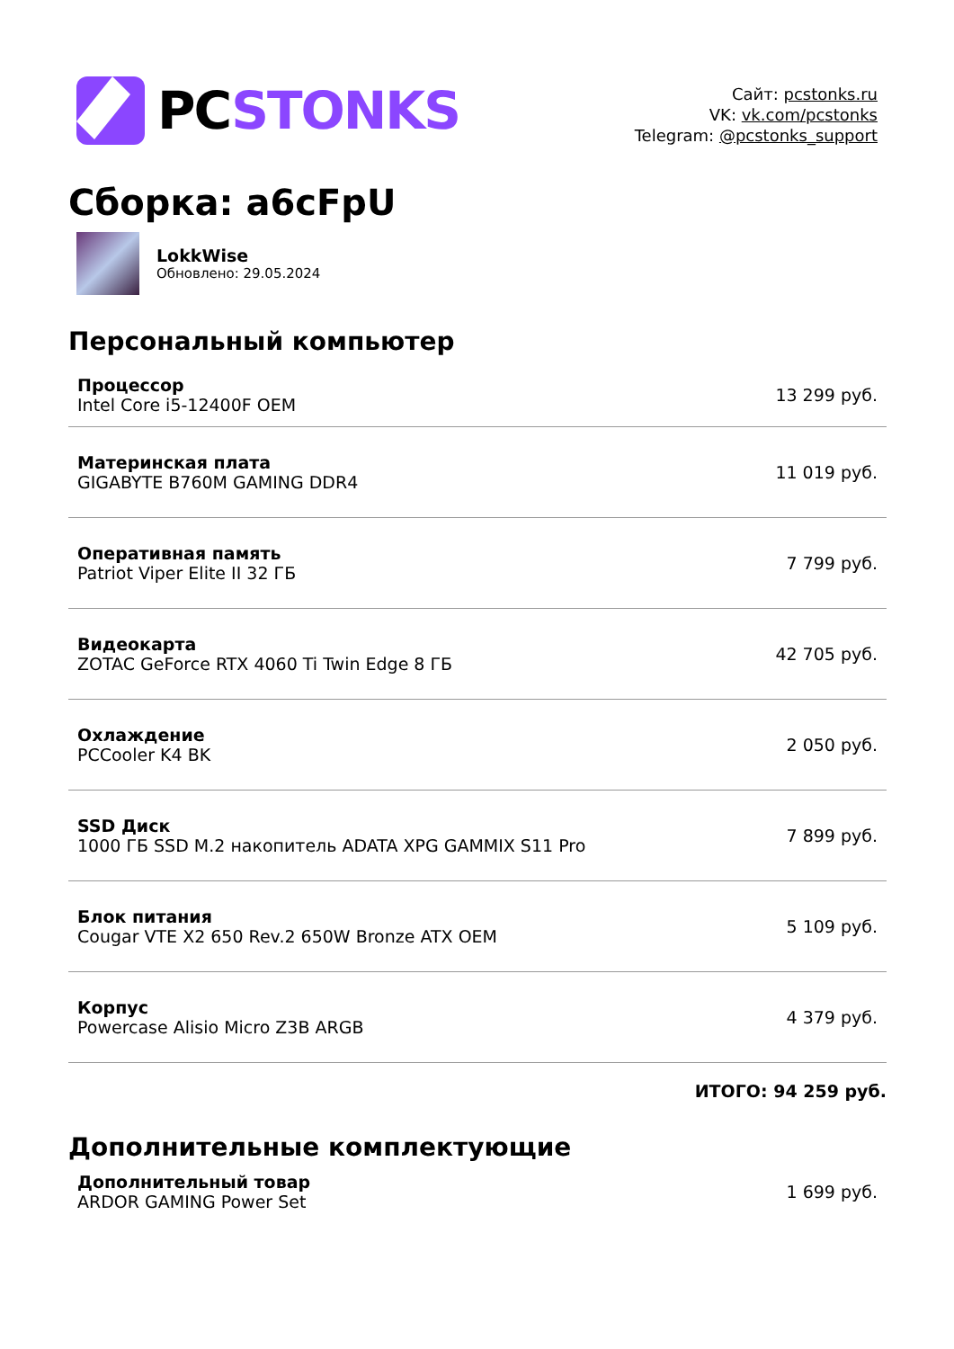PCSTONKS
Сайт: pcstonks.ru
VK: vk.com/pcstonks
Telegram: @pcstonks_support
Сборка: a6cFpU
LokkWise
Обновлено: 29.05.2024
Персональный компьютер
| Процессор Intel Core i5-12400F OEM | 13 299 руб. |
| Материнская плата GIGABYTE B760M GAMING DDR4 | 11 019 руб. |
| Оперативная память Patriot Viper Elite II 32 ГБ | 7 799 руб. |
| Видеокарта ZOTAC GeForce RTX 4060 Ti Twin Edge 8 ГБ | 42 705 руб. |
| Охлаждение PCCooler K4 BK | 2 050 руб. |
| SSD Диск 1000 ГБ SSD M.2 накопитель ADATA XPG GAMMIX S11 Pro | 7 899 руб. |
| Блок питания Cougar VTE X2 650 Rev.2 650W Bronze ATX OEM | 5 109 руб. |
| Корпус Powercase Alisio Micro Z3B ARGB | 4 379 руб. |
ИТОГО: 94 259 руб.
Дополнительные комплектующие
| Дополнительный товар ARDOR GAMING Power Set | 1 699 руб. |